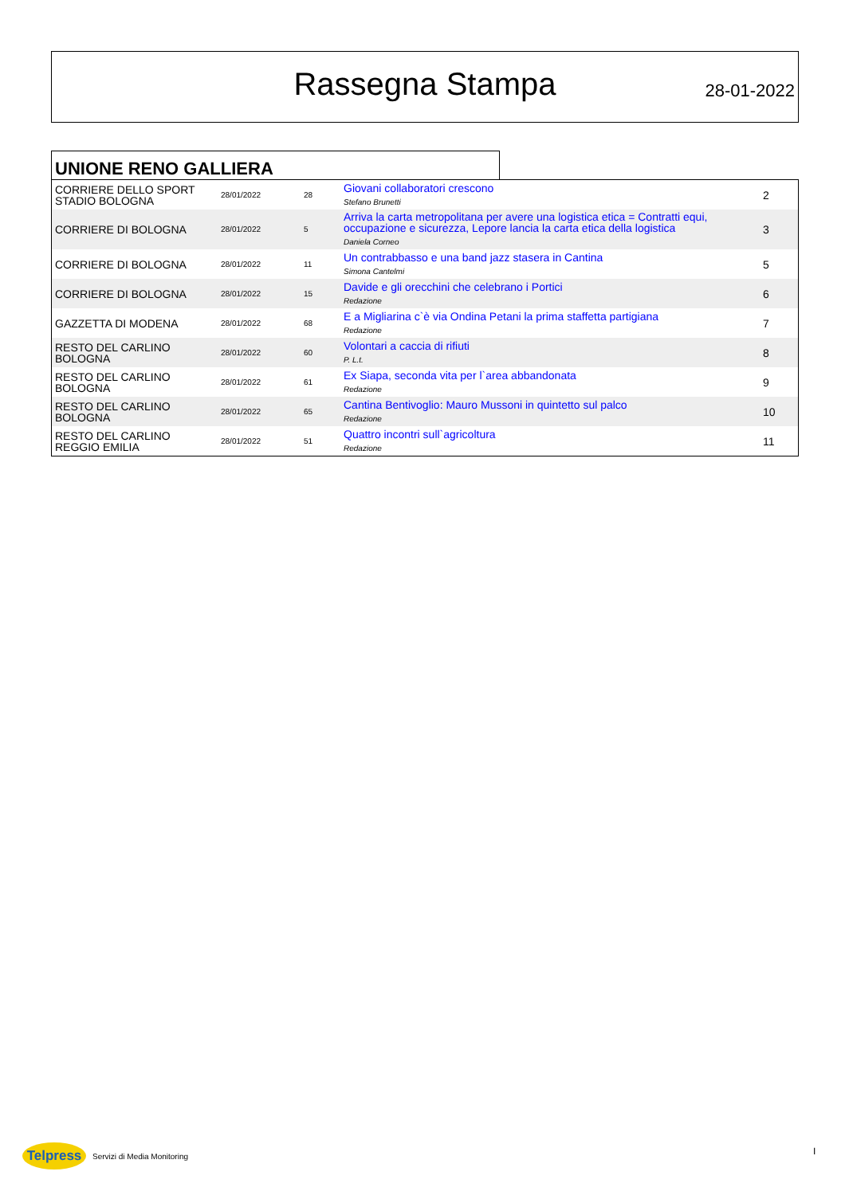Rassegna Stampa 28-01-2022
UNIONE RENO GALLIERA
| CORRIERE DELLO SPORT STADIO BOLOGNA | 28/01/2022 | 28 | Giovani collaboratori crescono Stefano Brunetti | 2 |
| CORRIERE DI BOLOGNA | 28/01/2022 | 5 | Arriva la carta metropolitana per avere una logistica etica = Contratti equi, occupazione e sicurezza, Lepore lancia la carta etica della logistica Daniela Corneo | 3 |
| CORRIERE DI BOLOGNA | 28/01/2022 | 11 | Un contrabbasso e una band jazz stasera in Cantina Simona Cantelmi | 5 |
| CORRIERE DI BOLOGNA | 28/01/2022 | 15 | Davide e gli orecchini che celebrano i Portici Redazione | 6 |
| GAZZETTA DI MODENA | 28/01/2022 | 68 | E a Migliarina c`è via Ondina Petani la prima staffetta partigiana Redazione | 7 |
| RESTO DEL CARLINO BOLOGNA | 28/01/2022 | 60 | Volontari a caccia di rifiuti P. L.t. | 8 |
| RESTO DEL CARLINO BOLOGNA | 28/01/2022 | 61 | Ex Siapa, seconda vita per l`area abbandonata Redazione | 9 |
| RESTO DEL CARLINO BOLOGNA | 28/01/2022 | 65 | Cantina Bentivoglio: Mauro Mussoni in quintetto sul palco Redazione | 10 |
| RESTO DEL CARLINO REGGIO EMILIA | 28/01/2022 | 51 | Quattro incontri sull`agricoltura Redazione | 11 |
Telpress
Servizi di Media Monitoring
I